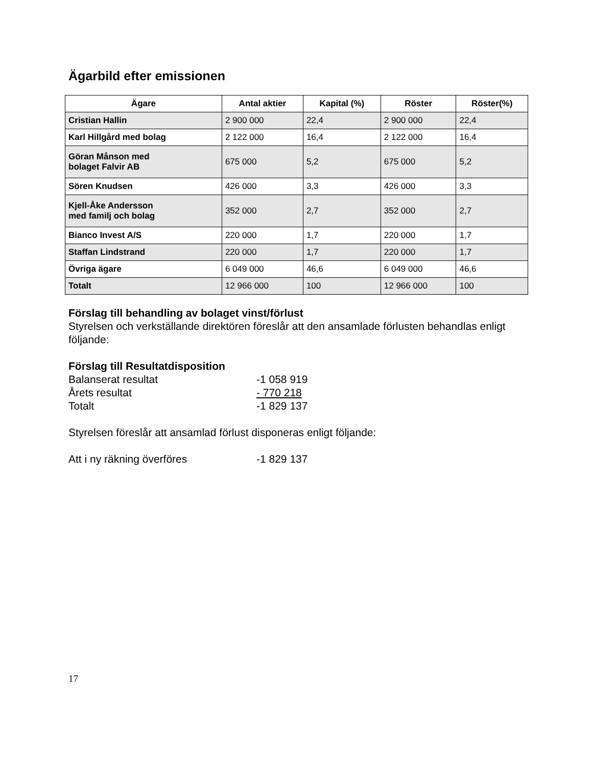Ägarbild efter emissionen
| Ägare | Antal aktier | Kapital (%) | Röster | Röster(%) |
| --- | --- | --- | --- | --- |
| Cristian Hallin | 2 900 000 | 22,4 | 2 900 000 | 22,4 |
| Karl Hillgård med bolag | 2 122 000 | 16,4 | 2 122 000 | 16,4 |
| Göran Månson med bolaget Falvir AB | 675 000 | 5,2 | 675 000 | 5,2 |
| Sören Knudsen | 426 000 | 3,3 | 426 000 | 3,3 |
| Kjell-Åke Andersson med familj och bolag | 352 000 | 2,7 | 352 000 | 2,7 |
| Bianco Invest A/S | 220 000 | 1,7 | 220 000 | 1,7 |
| Staffan Lindstrand | 220 000 | 1,7 | 220 000 | 1,7 |
| Övriga ägare | 6 049 000 | 46,6 | 6 049 000 | 46,6 |
| Totalt | 12 966 000 | 100 | 12 966 000 | 100 |
Förslag till behandling av bolaget vinst/förlust
Styrelsen och verkställande direktören föreslår att den ansamlade förlusten behandlas enligt följande:
Förslag till Resultatdisposition
Balanserat resultat -1 058 919
Årets resultat - 770 218
Totalt -1 829 137
Styrelsen föreslår att ansamlad förlust disponeras enligt följande:
Att i ny räkning överföres -1 829 137
17